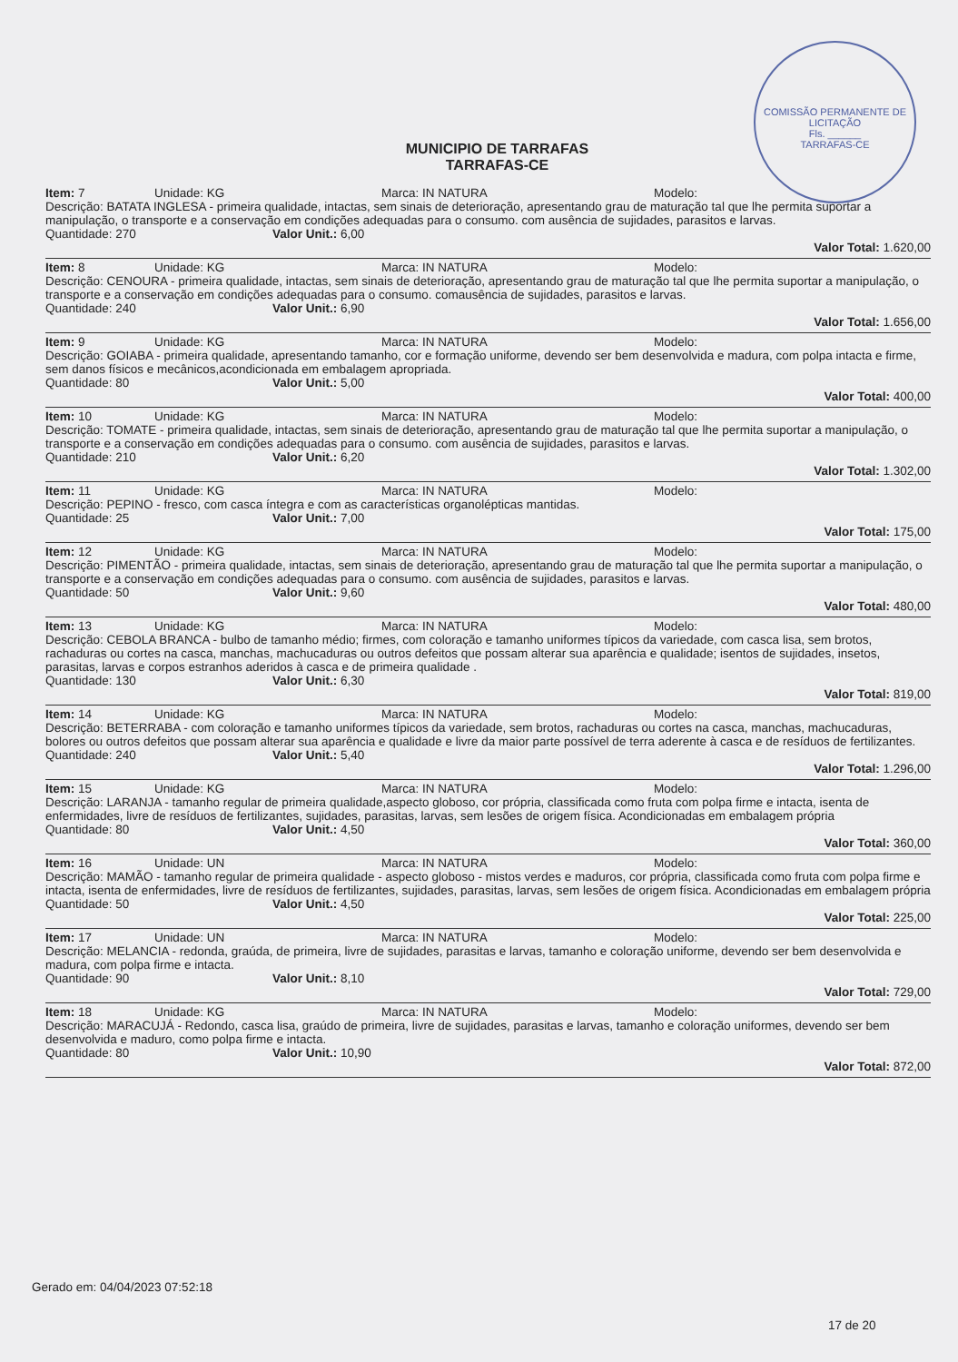COMISSÃO PERMANENTE DE LICITAÇÃO
Fls. ______
TARRAFAS-CE
MUNICIPIO DE TARRAFAS
TARRAFAS-CE
Item: 7 Unidade: KG Marca: IN NATURA Modelo:
Descrição: BATATA INGLESA - primeira qualidade, intactas, sem sinais de deterioração, apresentando grau de maturação tal que lhe permita suportar a manipulação, o transporte e a conservação em condições adequadas para o consumo. com ausência de sujidades, parasitos e larvas.
Quantidade: 270 Valor Unit.: 6,00
Valor Total: 1.620,00
Item: 8 Unidade: KG Marca: IN NATURA Modelo:
Descrição: CENOURA - primeira qualidade, intactas, sem sinais de deterioração, apresentando grau de maturação tal que lhe permita suportar a manipulação, o transporte e a conservação em condições adequadas para o consumo. comausência de sujidades, parasitos e larvas.
Quantidade: 240 Valor Unit.: 6,90
Valor Total: 1.656,00
Item: 9 Unidade: KG Marca: IN NATURA Modelo:
Descrição: GOIABA - primeira qualidade, apresentando tamanho, cor e formação uniforme, devendo ser bem desenvolvida e madura, com polpa intacta e firme, sem danos físicos e mecânicos,acondicionada em embalagem apropriada.
Quantidade: 80 Valor Unit.: 5,00
Valor Total: 400,00
Item: 10 Unidade: KG Marca: IN NATURA Modelo:
Descrição: TOMATE - primeira qualidade, intactas, sem sinais de deterioração, apresentando grau de maturação tal que lhe permita suportar a manipulação, o transporte e a conservação em condições adequadas para o consumo. com ausência de sujidades, parasitos e larvas.
Quantidade: 210 Valor Unit.: 6,20
Valor Total: 1.302,00
Item: 11 Unidade: KG Marca: IN NATURA Modelo:
Descrição: PEPINO - fresco, com casca íntegra e com as características organolépticas mantidas.
Quantidade: 25 Valor Unit.: 7,00
Valor Total: 175,00
Item: 12 Unidade: KG Marca: IN NATURA Modelo:
Descrição: PIMENTÃO - primeira qualidade, intactas, sem sinais de deterioração, apresentando grau de maturação tal que lhe permita suportar a manipulação, o transporte e a conservação em condições adequadas para o consumo. com ausência de sujidades, parasitos e larvas.
Quantidade: 50 Valor Unit.: 9,60
Valor Total: 480,00
Item: 13 Unidade: KG Marca: IN NATURA Modelo:
Descrição: CEBOLA BRANCA - bulbo de tamanho médio; firmes, com coloração e tamanho uniformes típicos da variedade, com casca lisa, sem brotos, rachaduras ou cortes na casca, manchas, machucaduras ou outros defeitos que possam alterar sua aparência e qualidade; isentos de sujidades, insetos, parasitas, larvas e corpos estranhos aderidos à casca e de primeira qualidade .
Quantidade: 130 Valor Unit.: 6,30
Valor Total: 819,00
Item: 14 Unidade: KG Marca: IN NATURA Modelo:
Descrição: BETERRABA - com coloração e tamanho uniformes típicos da variedade, sem brotos, rachaduras ou cortes na casca, manchas, machucaduras, bolores ou outros defeitos que possam alterar sua aparência e qualidade e livre da maior parte possível de terra aderente à casca e de resíduos de fertilizantes.
Quantidade: 240 Valor Unit.: 5,40
Valor Total: 1.296,00
Item: 15 Unidade: KG Marca: IN NATURA Modelo:
Descrição: LARANJA - tamanho regular de primeira qualidade,aspecto globoso, cor própria, classificada como fruta com polpa firme e intacta, isenta de enfermidades, livre de resíduos de fertilizantes, sujidades, parasitas, larvas, sem lesões de origem física. Acondicionadas em embalagem própria
Quantidade: 80 Valor Unit.: 4,50
Valor Total: 360,00
Item: 16 Unidade: UN Marca: IN NATURA Modelo:
Descrição: MAMÃO - tamanho regular de primeira qualidade - aspecto globoso - mistos verdes e maduros, cor própria, classificada como fruta com polpa firme e intacta, isenta de enfermidades, livre de resíduos de fertilizantes, sujidades, parasitas, larvas, sem lesões de origem física. Acondicionadas em embalagem própria
Quantidade: 50 Valor Unit.: 4,50
Valor Total: 225,00
Item: 17 Unidade: UN Marca: IN NATURA Modelo:
Descrição: MELANCIA - redonda, graúda, de primeira, livre de sujidades, parasitas e larvas, tamanho e coloração uniforme, devendo ser bem desenvolvida e madura, com polpa firme e intacta.
Quantidade: 90 Valor Unit.: 8,10
Valor Total: 729,00
Item: 18 Unidade: KG Marca: IN NATURA Modelo:
Descrição: MARACUJÁ - Redondo, casca lisa, graúdo de primeira, livre de sujidades, parasitas e larvas, tamanho e coloração uniformes, devendo ser bem desenvolvida e maduro, como polpa firme e intacta.
Quantidade: 80 Valor Unit.: 10,90
Valor Total: 872,00
Gerado em: 04/04/2023 07:52:18
17 de 20